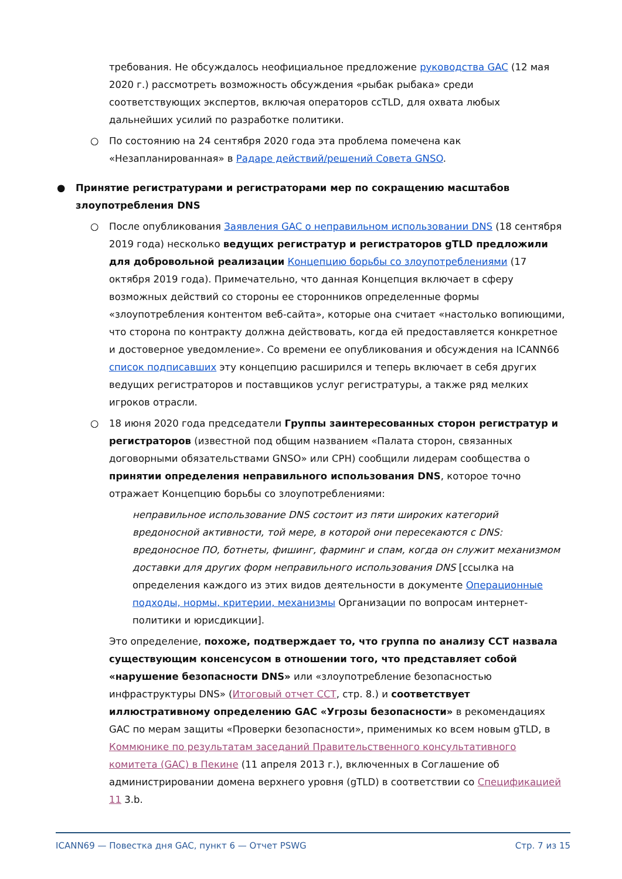требования. Не обсуждалось неофициальное предложение руководства GAC (12 мая 2020 г.) рассмотреть возможность обсуждения «рыбак рыбака» среди соответствующих экспертов, включая операторов ccTLD, для охвата любых дальнейших усилий по разработке политики.
○
По состоянию на 24 сентября 2020 года эта проблема помечена как «Незапланированная» в Радаре действий/решений Совета GNSO.
●
Принятие регистратурами и регистраторами мер по сокращению масштабов злоупотребления DNS
○
После опубликования Заявления GAC о неправильном использовании DNS (18 сентября 2019 года) несколько ведущих регистратур и регистраторов gTLD предложили для добровольной реализации Концепцию борьбы со злоупотреблениями (17 октября 2019 года). Примечательно, что данная Концепция включает в сферу возможных действий со стороны ее сторонников определенные формы «злоупотребления контентом веб-сайта», которые она считает «настолько вопиющими, что сторона по контракту должна действовать, когда ей предоставляется конкретное и достоверное уведомление». Со времени ее опубликования и обсуждения на ICANN66 список подписавших эту концепцию расширился и теперь включает в себя других ведущих регистраторов и поставщиков услуг регистратуры, а также ряд мелких игроков отрасли.
○
18 июня 2020 года председатели Группы заинтересованных сторон регистратур и регистраторов (известной под общим названием «Палата сторон, связанных договорными обязательствами GNSO» или CPH) сообщили лидерам сообщества о принятии определения неправильного использования DNS, которое точно отражает Концепцию борьбы со злоупотреблениями:
неправильное использование DNS состоит из пяти широких категорий вредоносной активности, той мере, в которой они пересекаются с DNS: вредоносное ПО, ботнеты, фишинг, фарминг и спам, когда он служит механизмом доставки для других форм неправильного использования DNS [ссылка на определения каждого из этих видов деятельности в документе Операционные подходы, нормы, критерии, механизмы Организации по вопросам интернет-политики и юрисдикции].
Это определение, похоже, подтверждает то, что группа по анализу CCT назвала существующим консенсусом в отношении того, что представляет собой «нарушение безопасности DNS» или «злоупотребление безопасностью инфраструктуры DNS» (Итоговый отчет CCT, стр. 8.) и соответствует иллюстративному определению GAC «Угрозы безопасности» в рекомендациях GAC по мерам защиты «Проверки безопасности», применимых ко всем новым gTLD, в Коммюнике по результатам заседаний Правительственного консультативного комитета (GAC) в Пекине (11 апреля 2013 г.), включенных в Соглашение об администрировании домена верхнего уровня (gTLD) в соответствии со Спецификацией 11 3.b.
ICANN69 — Повестка дня GAC, пункт 6 — Отчет PSWG Стр. 7 из 15